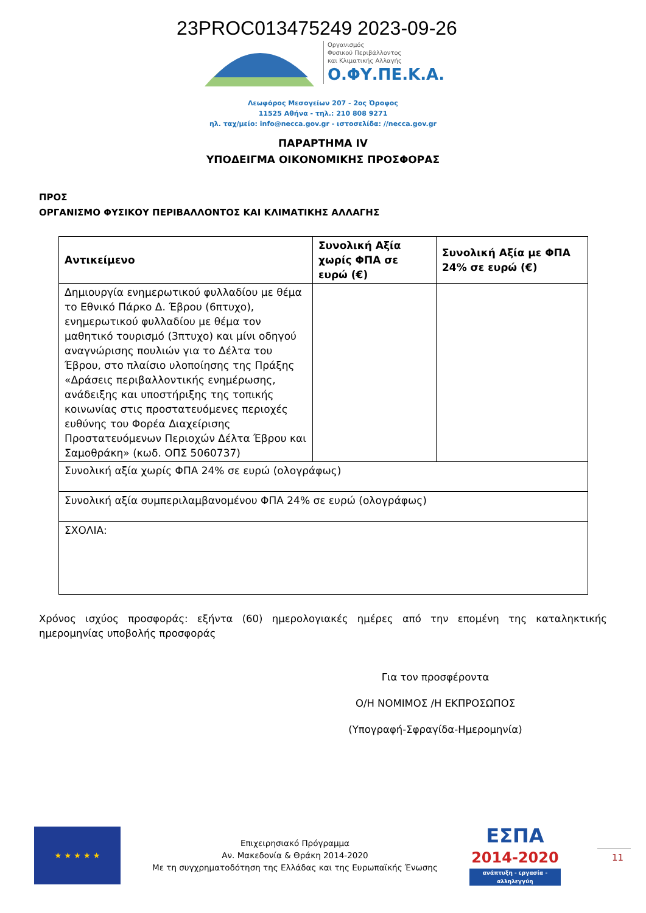23PROC013475249 2023-09-26
Οργανισμός
Φυσικού Περιβάλλοντος
και Κλιματικής Αλλαγής
Ο.ΦΥ.ΠΕ.Κ.Α.
Λεωφόρος Μεσογείων 207 - 2ος Όροφος
11525 Αθήνα - τηλ.: 210 808 9271
ηλ. ταχ/μείο: info@necca.gov.gr - ιστοσελίδα: //necca.gov.gr
ΠΑΡΑΡΤΗΜΑ IV
ΥΠΟΔΕΙΓΜΑ ΟΙΚΟΝΟΜΙΚΗΣ ΠΡΟΣΦΟΡΑΣ
ΠΡΟΣ
ΟΡΓΑΝΙΣΜΟ ΦΥΣΙΚΟΥ ΠΕΡΙΒΑΛΛΟΝΤΟΣ ΚΑΙ ΚΛΙΜΑΤΙΚΗΣ ΑΛΛΑΓΗΣ
| Αντικείμενο | Συνολική Αξία χωρίς ΦΠΑ σε ευρώ (€) | Συνολική Αξία με ΦΠΑ 24% σε ευρώ (€) |
| --- | --- | --- |
| Δημιουργία ενημερωτικού φυλλαδίου με θέμα το Εθνικό Πάρκο Δ. Έβρου (6πτυχο), ενημερωτικού φυλλαδίου με θέμα τον μαθητικό τουρισμό (3πτυχο) και μίνι οδηγού αναγνώρισης πουλιών για το Δέλτα του Έβρου, στο πλαίσιο υλοποίησης της Πράξης «Δράσεις περιβαλλοντικής ενημέρωσης, ανάδειξης και υποστήριξης της τοπικής κοινωνίας στις προστατευόμενες περιοχές ευθύνης του Φορέα Διαχείρισης Προστατευόμενων Περιοχών Δέλτα Έβρου και Σαμοθράκη» (κωδ. ΟΠΣ 5060737) | | |
| Συνολική αξία χωρίς ΦΠΑ 24% σε ευρώ (ολογράφως) | | |
| Συνολική αξία συμπεριλαμβανομένου ΦΠΑ 24% σε ευρώ (ολογράφως) | | |
| ΣΧΟΛΙΑ: | | |
Χρόνος ισχύος προσφοράς: εξήντα (60) ημερολογιακές ημέρες από την επομένη της καταληκτικής ημερομηνίας υποβολής προσφοράς
Για τον προσφέροντα
Ο/Η ΝΟΜΙΜΟΣ /Η ΕΚΠΡΟΣΩΠΟΣ
(Υπογραφή-Σφραγίδα-Ημερομηνία)
★ ★ ★ ★ ★
Επιχειρησιακό Πρόγραμμα
Αν. Μακεδονία & Θράκη 2014-2020
Με τη συγχρηματοδότηση της Ελλάδας και της Ευρωπαϊκής Ένωσης
ΕΣΠΑ
2014-2020
ανάπτυξη - εργασία - αλληλεγγύη
11